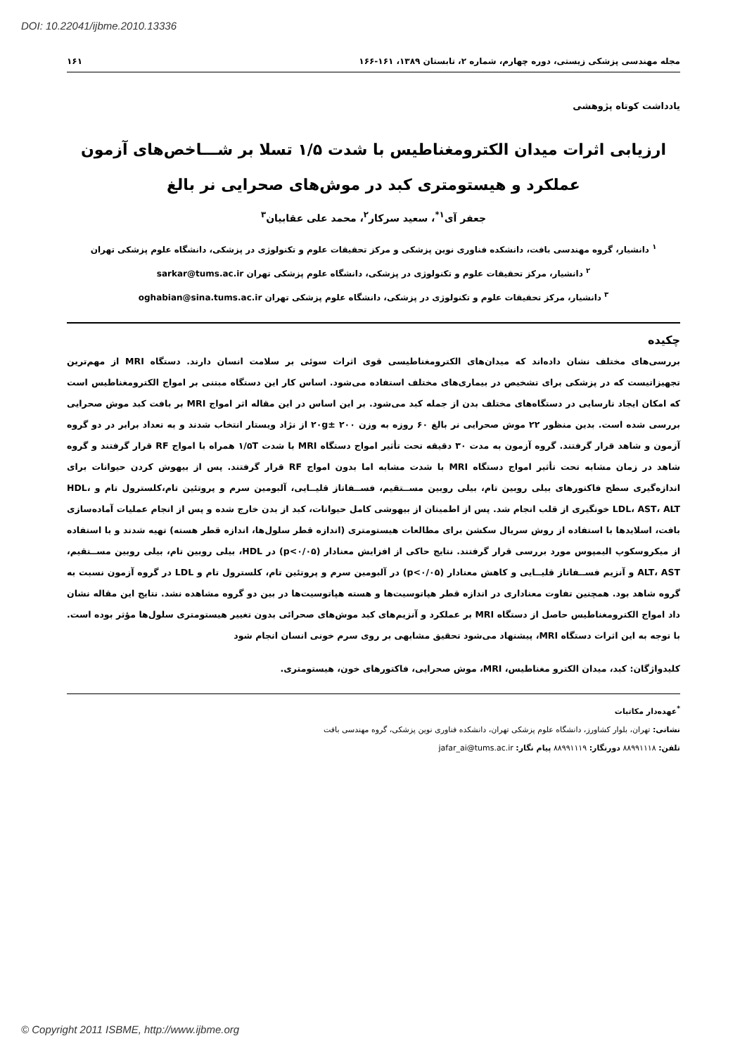DOI: 10.22041/ijbme.2010.13336
مجله مهندسی پزشکی زیستی، دوره چهارم، شماره ۲، تابستان ۱۳۸۹، ۱۶۱-۱۶۶ ۱۶۱
یادداشت کوتاه پژوهشی
ارزیابی اثرات میدان الکترومغناطیس با شدت ۱/۵ تسلا بر شـــاخص‌های آزمون
عملکرد و هیستومتری کبد در موش‌های صحرایی نر بالغ
جعفر آی<sup>۱*</sup>، سعید سرکار<sup>۲</sup>، محمد علی عقابیان<sup>۳</sup>
<sup>۱</sup> دانشیار، گروه مهندسی بافت، دانشکده فناوری نوین پزشکی و مرکز تحقیقات علوم و تکنولوژی در پزشکی، دانشگاه علوم پزشکی تهران
<sup>۲</sup> دانشیار، مرکز تحقیقات علوم و تکنولوژی در پزشکی، دانشگاه علوم پزشکی تهران sarkar@tums.ac.ir
<sup>۳</sup> دانشیار، مرکز تحقیقات علوم و تکنولوژی در پزشکی، دانشگاه علوم پزشکی تهران oghabian@sina.tums.ac.ir
چکیده
بررسی‌های مختلف نشان داده‌اند که میدان‌های الکترومغناطیسی قوی اثرات سوئی بر سلامت انسان دارند. دستگاه MRI از مهم‌ترین تجهیزاتیست که در پزشکی برای تشخیص در بیماری‌های مختلف استفاده می‌شود. اساس کار این دستگاه مبتنی بر امواج الکترومغناطیس است که امکان ایجاد نارسایی در دستگاه‌های مختلف بدن از جمله کبد می‌شود. بر این اساس در این مقاله اثر امواج MRI بر بافت کبد موش صحرایی بررسی شده است. بدین منظور ۲۲ موش صحرایی نر بالغ ۶۰ روزه به وزن ۲۰g± ۲۰۰ از نژاد ویستار انتخاب شدند و به تعداد برابر در دو گروه آزمون و شاهد قرار گرفتند. گروه آزمون به مدت ۳۰ دقیقه تحت تأثیر امواج دستگاه MRI با شدت ۱/۵T همراه با امواج RF قرار گرفتند و گروه شاهد در زمان مشابه تحت تأثیر امواج دستگاه MRI با شدت مشابه اما بدون امواج RF قرار گرفتند. پس از بیهوش کردن حیوانات برای اندازه‌گیری سطح فاکتورهای بیلی روبین تام، بیلی روبین مســتقیم، فســفاتاز قلیــایی، آلبومین سرم و پروتئین تام،کلسترول تام و HDL، LDL، AST، ALT خونگیری از قلب انجام شد. پس از اطمینان از بیهوشی کامل حیوانات، کبد از بدن خارج شده و پس از انجام عملیات آماده‌سازی بافت، اسلایدها با استفاده از روش سریال سکشن برای مطالعات هیستومتری (اندازه قطر سلول‌ها، اندازه قطر هسته) تهیه شدند و با استفاده از میکروسکوپ الیمپوس مورد بررسی قرار گرفتند. نتایج حاکی از افزایش معنادار (p<۰/۰۵) در HDL، بیلی روبین تام، بیلی روبین مســتقیم، ALT، AST و آنزیم فســفاتاز قلیــایی و کاهش معنادار (p<۰/۰۵) در آلبومین سرم و پروتئین تام، کلسترول تام و LDL در گروه آزمون نسبت به گروه شاهد بود. همچنین تفاوت معناداری در اندازه قطر هپاتوسیت‌ها و هسته هپاتوسیت‌ها در بین دو گروه مشاهده نشد. نتایج این مقاله نشان داد امواج الکترومغناطیس حاصل از دستگاه MRI بر عملکرد و آنزیم‌های کبد موش‌های صحرائی بدون تغییر هیستومتری سلول‌ها مؤثر بوده است. با توجه به این اثرات دستگاه MRI، پیشنهاد می‌شود تحقیق مشابهی بر روی سرم خونی انسان انجام شود
کلیدواژگان: کبد، میدان الکترو مغناطیس، MRI، موش صحرایی، فاکتورهای خون، هیستومتری.
<sup>*</sup> عهده‌دار مکاتبات
نشانی: تهران، بلوار کشاورز، دانشگاه علوم پزشکی تهران، دانشکده فناوری نوین پزشکی، گروه مهندسی بافت
تلفن: ۸۸۹۹۱۱۱۸ دورنگار: ۸۸۹۹۱۱۱۹ پیام نگار: jafar_ai@tums.ac.ir
© Copyright 2011 ISBME, http://www.ijbme.org